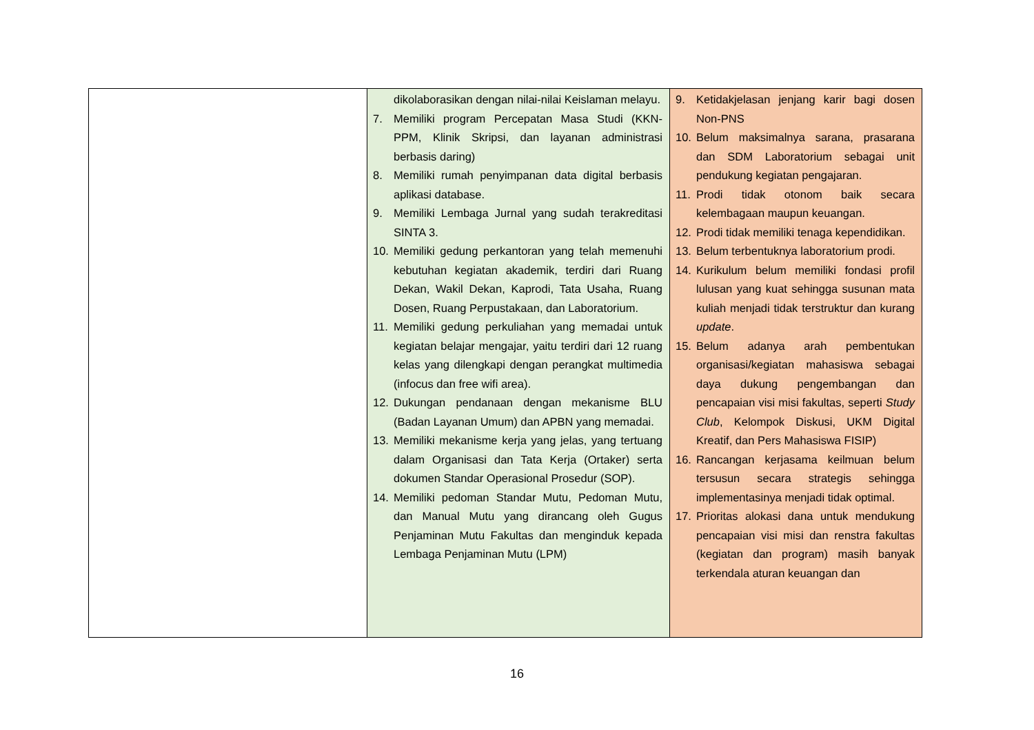| | dikolaborasikan dengan nilai-nilai Keislaman melayu. 7. Memiliki program Percepatan Masa Studi (KKN-PPM, Klinik Skripsi, dan layanan administrasi berbasis daring) 8. Memiliki rumah penyimpanan data digital berbasis aplikasi database. 9. Memiliki Lembaga Jurnal yang sudah terakreditasi SINTA 3. 10. Memiliki gedung perkantoran yang telah memenuhi kebutuhan kegiatan akademik, terdiri dari Ruang Dekan, Wakil Dekan, Kaprodi, Tata Usaha, Ruang Dosen, Ruang Perpustakaan, dan Laboratorium. 11. Memiliki gedung perkuliahan yang memadai untuk kegiatan belajar mengajar, yaitu terdiri dari 12 ruang kelas yang dilengkapi dengan perangkat multimedia (infocus dan free wifi area). 12. Dukungan pendanaan dengan mekanisme BLU (Badan Layanan Umum) dan APBN yang memadai. 13. Memiliki mekanisme kerja yang jelas, yang tertuang dalam Organisasi dan Tata Kerja (Ortaker) serta dokumen Standar Operasional Prosedur (SOP). 14. Memiliki pedoman Standar Mutu, Pedoman Mutu, dan Manual Mutu yang dirancang oleh Gugus Penjaminan Mutu Fakultas dan menginduk kepada Lembaga Penjaminan Mutu (LPM) | 9. Ketidakjelasan jenjang karir bagi dosen Non-PNS 10. Belum maksimalnya sarana, prasarana dan SDM Laboratorium sebagai unit pendukung kegiatan pengajaran. 11. Prodi tidak otonom baik secara kelembagaan maupun keuangan. 12. Prodi tidak memiliki tenaga kependidikan. 13. Belum terbentuknya laboratorium prodi. 14. Kurikulum belum memiliki fondasi profil lulusan yang kuat sehingga susunan mata kuliah menjadi tidak terstruktur dan kurang update . 15. Belum adanya arah pembentukan organisasi/kegiatan mahasiswa sebagai daya dukung pengembangan dan pencapaian visi misi fakultas, seperti Study Club , Kelompok Diskusi, UKM Digital Kreatif, dan Pers Mahasiswa FISIP) 16. Rancangan kerjasama keilmuan belum tersusun secara strategis sehingga implementasinya menjadi tidak optimal. 17. Prioritas alokasi dana untuk mendukung pencapaian visi misi dan renstra fakultas (kegiatan dan program) masih banyak terkendala aturan keuangan dan |
16